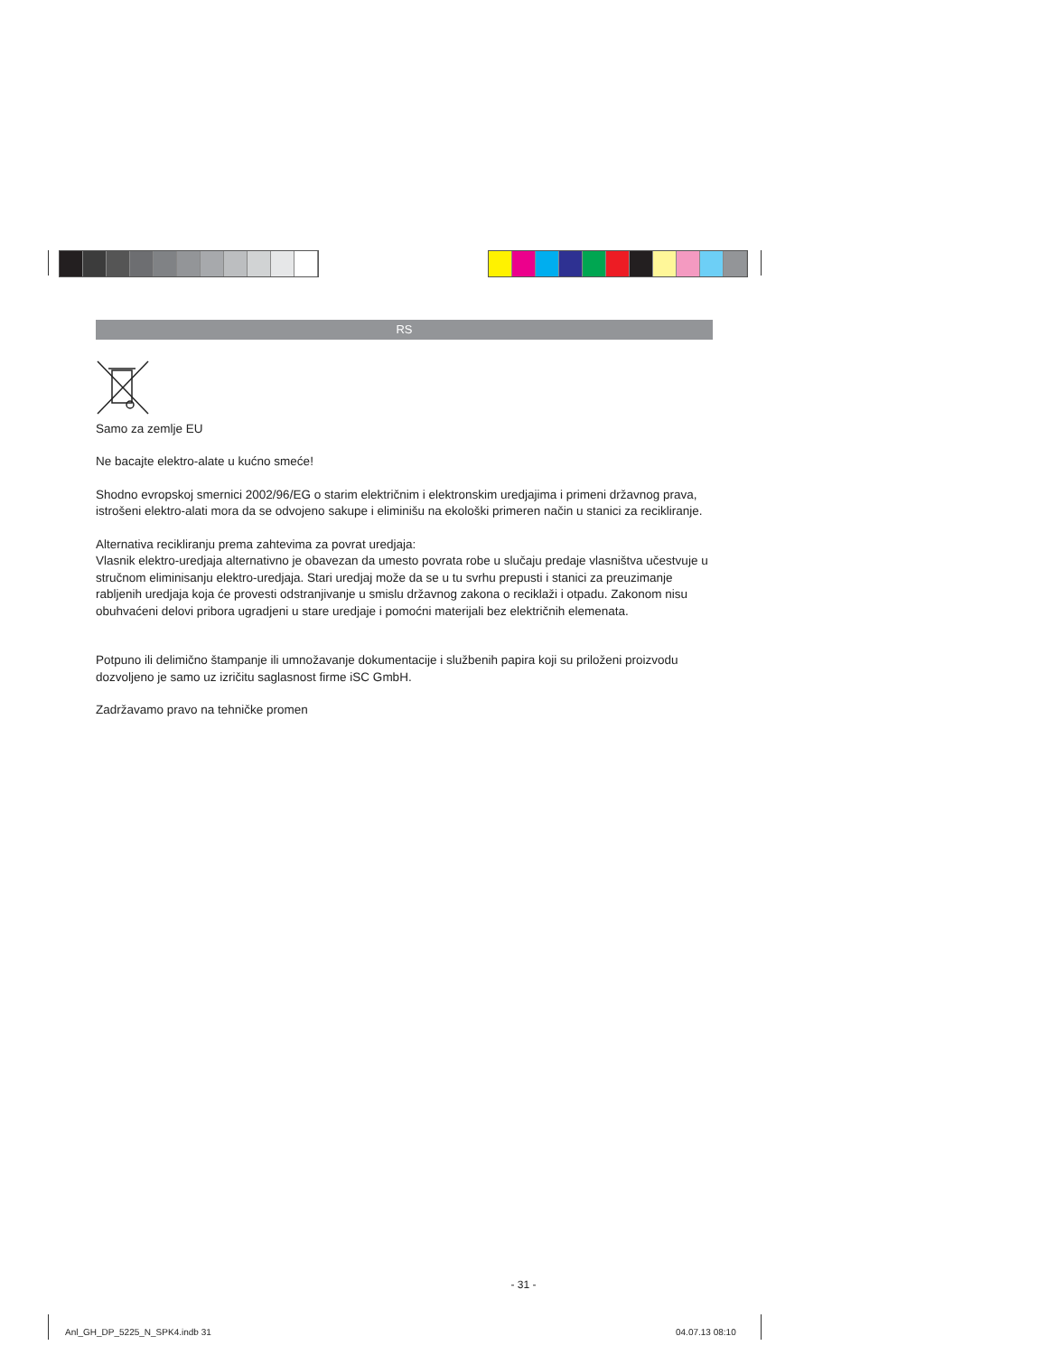RS
Samo za zemlje EU
Ne bacajte elektro-alate u kućno smeće!
Shodno evropskoj smernici 2002/96/EG o starim električnim i elektronskim uredjajima i primeni državnog prava, istrošeni elektro-alati mora da se odvojeno sakupe i eliminišu na ekološki primeren način u stanici za recikliranje.
Alternativa recikliranju prema zahtevima za povrat uredjaja:
Vlasnik elektro-uredjaja alternativno je obavezan da umesto povrata robe u slučaju predaje vlasništva učestvuje u stručnom eliminisanju elektro-uredjaja. Stari uredjaj može da se u tu svrhu prepusti i stanici za preuzimanje rabljenih uredjaja koja će provesti odstranjivanje u smislu državnog zakona o reciklaži i otpadu. Zakonom nisu obuhvaćeni delovi pribora ugradjeni u stare uredjaje i pomoćni materijali bez električnih elemenata.
Potpuno ili delimično štampanje ili umnožavanje dokumentacije i službenih papira koji su priloženi proizvodu dozvoljeno je samo uz izričitu saglasnost firme iSC GmbH.
Zadržavamo pravo na tehničke promen
- 31 -
Anl_GH_DP_5225_N_SPK4.indb 31 04.07.13 08:10